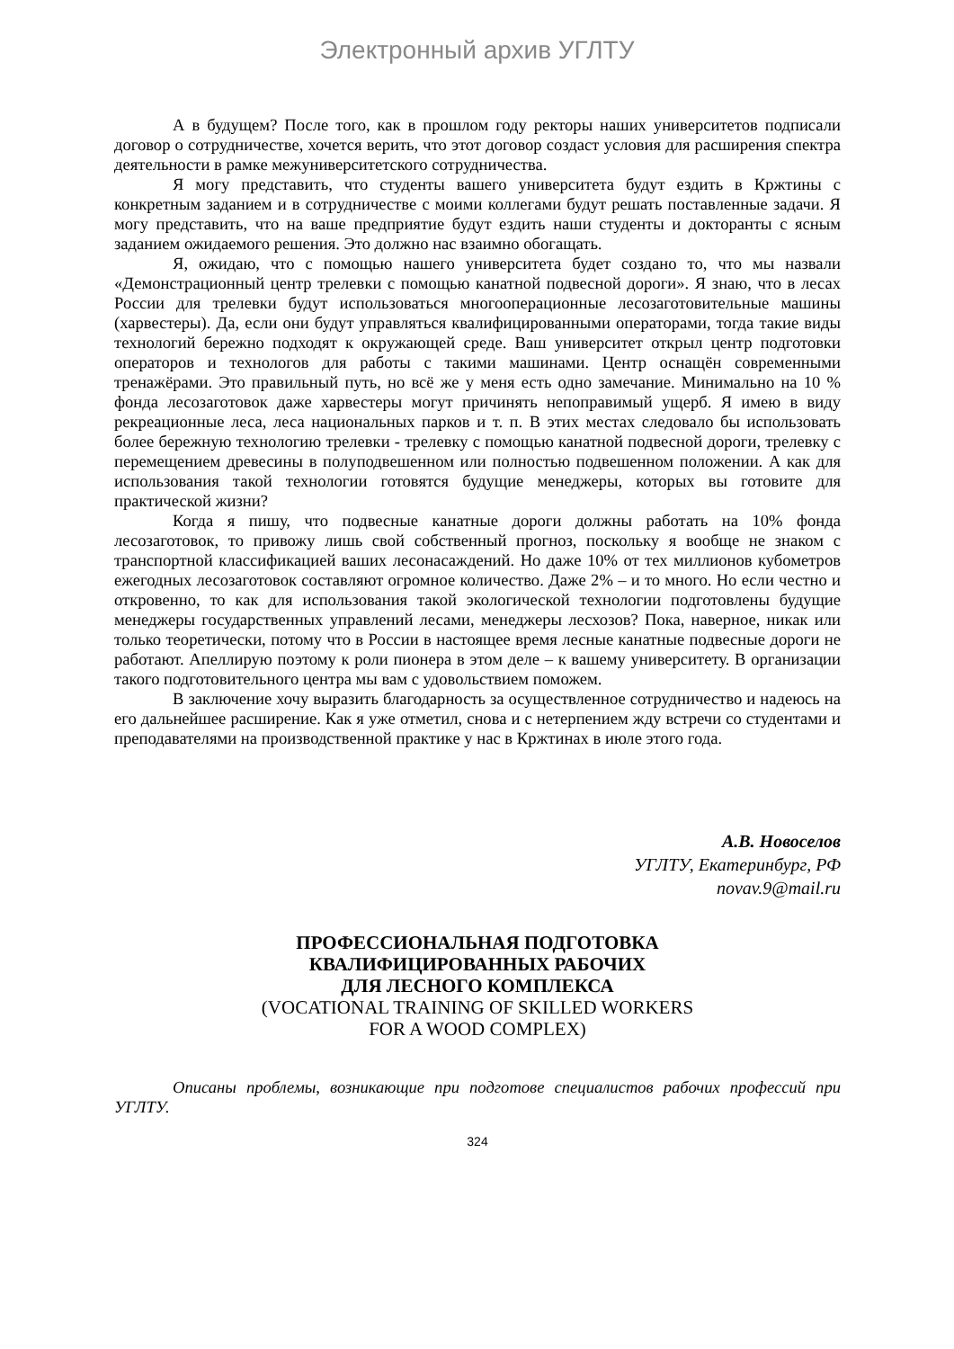Электронный архив УГЛТУ
А в будущем? После того, как в прошлом году ректоры наших университетов подписали договор о сотрудничестве, хочется верить, что этот договор создаст условия для расширения спектра деятельности в рамке межуниверситетского сотрудничества.
Я могу представить, что студенты вашего университета будут ездить в Кржтины с конкретным заданием и в сотрудничестве с моими коллегами будут решать поставленные задачи. Я могу представить, что на ваше предприятие будут ездить наши студенты и докторанты с ясным заданием ожидаемого решения. Это должно нас взаимно обогащать.
Я, ожидаю, что с помощью нашего университета будет создано то, что мы назвали «Демонстрационный центр трелевки с помощью канатной подвесной дороги». Я знаю, что в лесах России для трелевки будут использоваться многооперационные лесозаготовительные машины (харвестеры). Да, если они будут управляться квалифицированными операторами, тогда такие виды технологий бережно подходят к окружающей среде. Ваш университет открыл центр подготовки операторов и технологов для работы с такими машинами. Центр оснащён современными тренажёрами. Это правильный путь, но всё же у меня есть одно замечание. Минимально на 10 % фонда лесозаготовок даже харвестеры могут причинять непоправимый ущерб. Я имею в виду рекреационные леса, леса национальных парков и т. п. В этих местах следовало бы использовать более бережную технологию трелевки - трелевку с помощью канатной подвесной дороги, трелевку с перемещением древесины в полуподвешенном или полностью подвешенном положении. А как для использования такой технологии готовятся будущие менеджеры, которых вы готовите для практической жизни?
Когда я пишу, что подвесные канатные дороги должны работать на 10% фонда лесозаготовок, то привожу лишь свой собственный прогноз, поскольку я вообще не знаком с транспортной классификацией ваших лесонасаждений. Но даже 10% от тех миллионов кубометров ежегодных лесозаготовок составляют огромное количество. Даже 2% – и то много. Но если честно и откровенно, то как для использования такой экологической технологии подготовлены будущие менеджеры государственных управлений лесами, менеджеры лесхозов? Пока, наверное, никак или только теоретически, потому что в России в настоящее время лесные канатные подвесные дороги не работают. Апеллирую поэтому к роли пионера в этом деле – к вашему университету. В организации такого подготовительного центра мы вам с удовольствием поможем.
В заключение хочу выразить благодарность за осуществленное сотрудничество и надеюсь на его дальнейшее расширение. Как я уже отметил, снова и с нетерпением жду встречи со студентами и преподавателями на производственной практике у нас в Кржтинах в июле этого года.
А.В. Новоселов
УГЛТУ, Екатеринбург, РФ
novav.9@mail.ru
ПРОФЕССИОНАЛЬНАЯ ПОДГОТОВКА
КВАЛИФИЦИРОВАННЫХ РАБОЧИХ
ДЛЯ ЛЕСНОГО КОМПЛЕКСА
(VOCATIONAL TRAINING OF SKILLED WORKERS
FOR A WOOD COMPLEX)
Описаны проблемы, возникающие при подготове специалистов рабочих профессий при УГЛТУ.
324